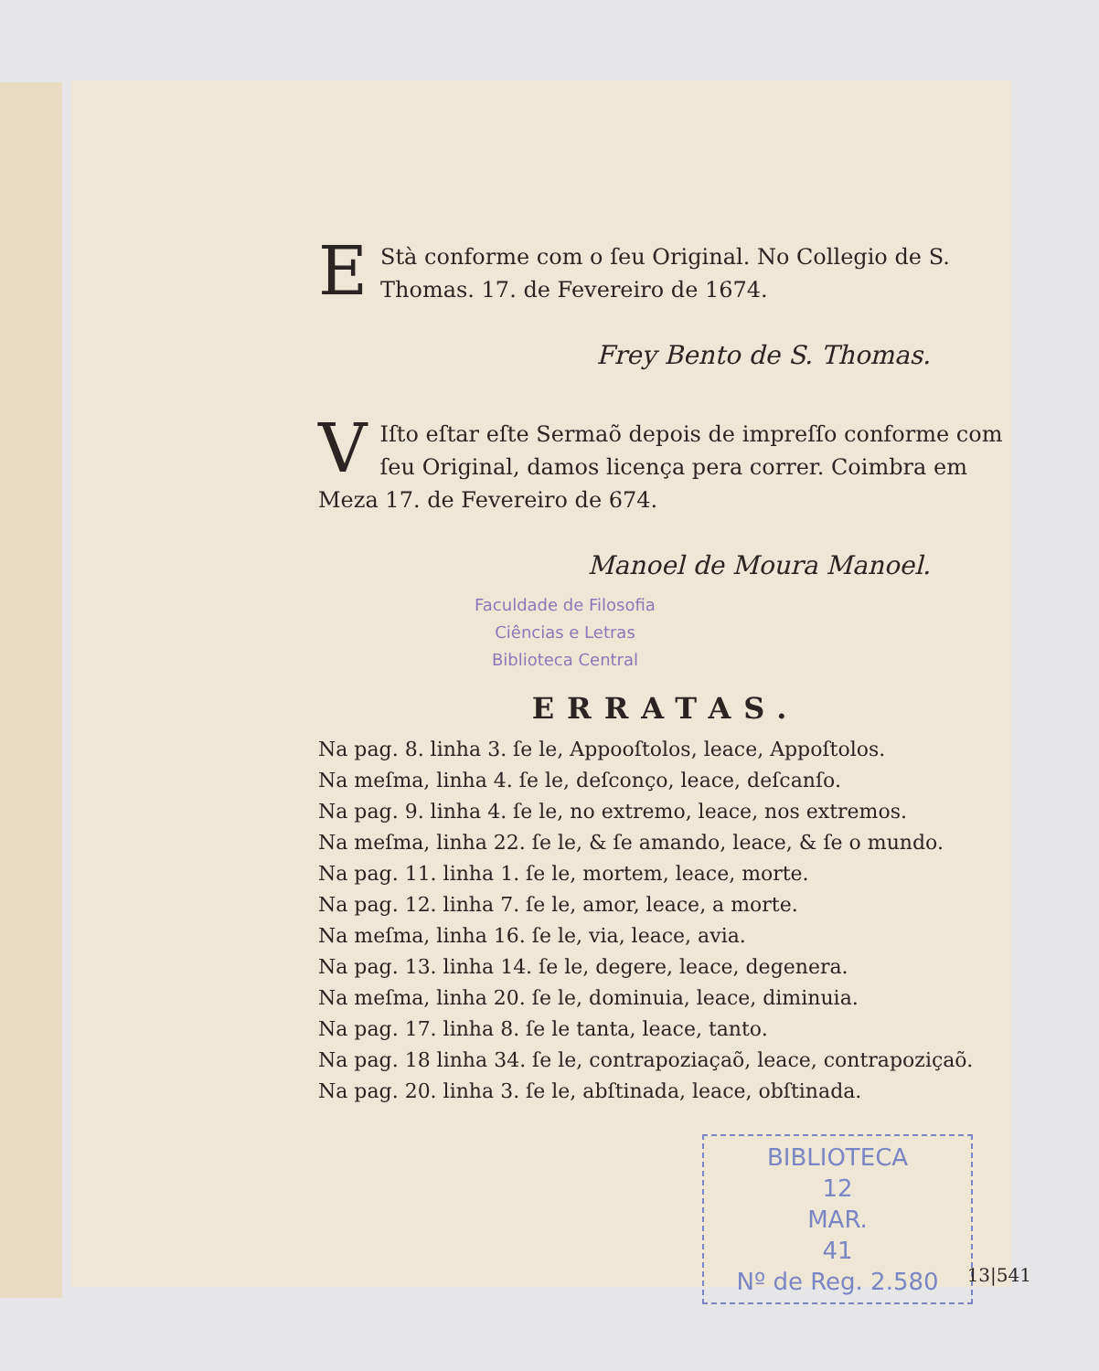EStà conforme com o ſeu Original. No Collegio de S. Thomas. 17. de Fevereiro de 1674.
Frey Bento de S. Thomas.
VIſto eſtar eſte Sermaõ depois de impreſſo conforme com ſeu Original, damos licença pera correr. Coimbra em Meza 17. de Fevereiro de 674.
Manoel de Moura Manoel.
Faculdade de Filosofia
Ciências e Letras
Biblioteca Central
ERRATAS.
Na pag. 8. linha 3. ſe le, Appooſtolos, leace, Appoſtolos.
Na meſma, linha 4. ſe le, deſconço, leace, deſcanſo.
Na pag. 9. linha 4. ſe le, no extremo, leace, nos extremos.
Na meſma, linha 22. ſe le, & ſe amando, leace, & ſe o mundo.
Na pag. 11. linha 1. ſe le, mortem, leace, morte.
Na pag. 12. linha 7. ſe le, amor, leace, a morte.
Na meſma, linha 16. ſe le, via, leace, avia.
Na pag. 13. linha 14. ſe le, degere, leace, degenera.
Na meſma, linha 20. ſe le, dominuia, leace, diminuia.
Na pag. 17. linha 8. ſe le tanta, leace, tanto.
Na pag. 18 linha 34. ſe le, contrapoziaçaõ, leace, contrapoziçaõ.
Na pag. 20. linha 3. ſe le, abſtinada, leace, obſtinada.
BIBLIOTECA
12
MAR.
41
Nº de Reg. 2.580
13|541